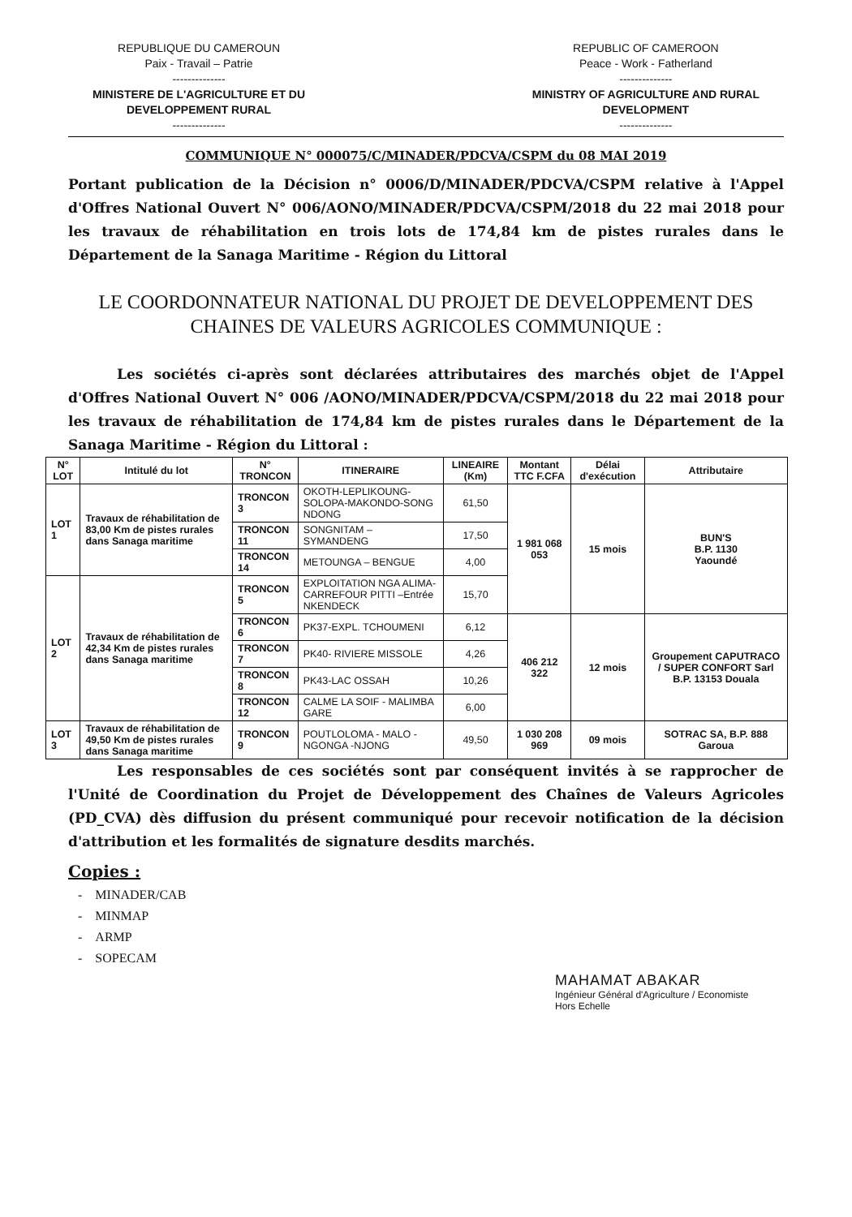REPUBLIQUE DU CAMEROUN
Paix - Travail – Patrie
--------------
MINISTERE DE L'AGRICULTURE ET DU
DEVELOPPEMENT RURAL
--------------
REPUBLIC OF CAMEROON
Peace - Work - Fatherland
--------------
MINISTRY OF AGRICULTURE AND RURAL
DEVELOPMENT
--------------
COMMUNIQUE N° 000075/C/MINADER/PDCVA/CSPM du 08 MAI 2019
Portant publication de la Décision n° 0006/D/MINADER/PDCVA/CSPM relative à l'Appel d'Offres National Ouvert N° 006/AONO/MINADER/PDCVA/CSPM/2018 du 22 mai 2018 pour les travaux de réhabilitation en trois lots de 174,84 km de pistes rurales dans le Département de la Sanaga Maritime - Région du Littoral
LE COORDONNATEUR NATIONAL DU PROJET DE DEVELOPPEMENT DES CHAINES DE VALEURS AGRICOLES COMMUNIQUE :
Les sociétés ci-après sont déclarées attributaires des marchés objet de l'Appel d'Offres National Ouvert N° 006 /AONO/MINADER/PDCVA/CSPM/2018 du 22 mai 2018 pour les travaux de réhabilitation de 174,84 km de pistes rurales dans le Département de la Sanaga Maritime - Région du Littoral :
| N° LOT | Intitulé du lot | N° TRONCON | ITINERAIRE | LINEAIRE (Km) | Montant TTC F.CFA | Délai d'exécution | Attributaire |
| --- | --- | --- | --- | --- | --- | --- | --- |
| LOT 1 | Travaux de réhabilitation de 83,00 Km de pistes rurales dans Sanaga maritime | TRONCON 3 | OKOTH-LEPLIKOUNG-SOLOPA-MAKONDO-SONG NDONG | 61,50 | 1 981 068 053 | 15 mois | BUN'S B.P. 1130 Yaoundé |
| | | TRONCON 11 | SONGNITAM – SYMANDENG | 17,50 | | | |
| | | TRONCON 14 | METOUNGA – BENGUE | 4,00 | | | |
| LOT 2 | Travaux de réhabilitation de 42,34 Km de pistes rurales dans Sanaga maritime | TRONCON 5 | EXPLOITATION NGA ALIMA-CARREFOUR PITTI –Entrée NKENDECK | 15,70 | | | |
| | | TRONCON 6 | PK37-EXPL. TCHOUMENI | 6,12 | 406 212 322 | 12 mois | Groupement CAPUTRACO / SUPER CONFORT Sarl B.P. 13153 Douala |
| | | TRONCON 7 | PK40- RIVIERE MISSOLE | 4,26 | | | |
| | | TRONCON 8 | PK43-LAC OSSAH | 10,26 | | | |
| | | TRONCON 12 | CALME LA SOIF - MALIMBA GARE | 6,00 | | | |
| LOT 3 | Travaux de réhabilitation de 49,50 Km de pistes rurales dans Sanaga maritime | TRONCON 9 | POUTLOLOMA - MALO - NGONGA -NJONG | 49,50 | 1 030 208 969 | 09 mois | SOTRAC SA, B.P. 888 Garoua |
Les responsables de ces sociétés sont par conséquent invités à se rapprocher de l'Unité de Coordination du Projet de Développement des Chaînes de Valeurs Agricoles (PD_CVA) dès diffusion du présent communiqué pour recevoir notification de la décision d'attribution et les formalités de signature desdits marchés.
Copies :
- MINADER/CAB
- MINMAP
- ARMP
- SOPECAM
MAHAMAT ABAKAR
Ingénieur Général d'Agriculture / Economiste
Hors Echelle